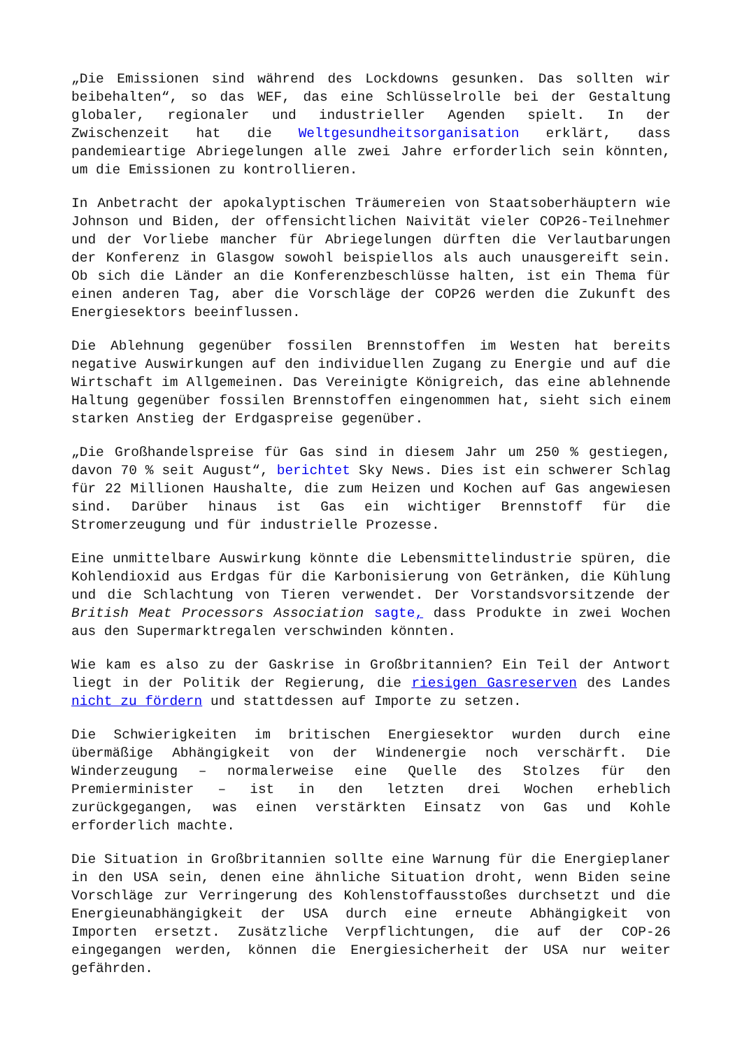„Die Emissionen sind während des Lockdowns gesunken. Das sollten wir beibehalten“, so das WEF, das eine Schlüsselrolle bei der Gestaltung globaler, regionaler und industrieller Agenden spielt. In der Zwischenzeit hat die Weltgesundheitsorganisation erklärt, dass pandemieartige Abriegelungen alle zwei Jahre erforderlich sein könnten, um die Emissionen zu kontrollieren.
In Anbetracht der apokalyptischen Träumereien von Staatsoberhäuptern wie Johnson und Biden, der offensichtlichen Naivität vieler COP26-Teilnehmer und der Vorliebe mancher für Abriegelungen dürften die Verlautbarungen der Konferenz in Glasgow sowohl beispiellos als auch unausgereift sein. Ob sich die Länder an die Konferenzbeschlüsse halten, ist ein Thema für einen anderen Tag, aber die Vorschläge der COP26 werden die Zukunft des Energiesektors beeinflussen.
Die Ablehnung gegenüber fossilen Brennstoffen im Westen hat bereits negative Auswirkungen auf den individuellen Zugang zu Energie und auf die Wirtschaft im Allgemeinen. Das Vereinigte Königreich, das eine ablehnende Haltung gegenüber fossilen Brennstoffen eingenommen hat, sieht sich einem starken Anstieg der Erdgaspreise gegenüber.
„Die Großhandelspreise für Gas sind in diesem Jahr um 250 % gestiegen, davon 70 % seit August“, berichtet Sky News. Dies ist ein schwerer Schlag für 22 Millionen Haushalte, die zum Heizen und Kochen auf Gas angewiesen sind. Darüber hinaus ist Gas ein wichtiger Brennstoff für die Stromerzeugung und für industrielle Prozesse.
Eine unmittelbare Auswirkung könnte die Lebensmittelindustrie spüren, die Kohlendioxid aus Erdgas für die Karbonisierung von Getränken, die Kühlung und die Schlachtung von Tieren verwendet. Der Vorstandsvorsitzende der British Meat Processors Association sagte, dass Produkte in zwei Wochen aus den Supermarktregalen verschwinden könnten.
Wie kam es also zu der Gaskrise in Großbritannien? Ein Teil der Antwort liegt in der Politik der Regierung, die riesigen Gasreserven des Landes nicht zu fördern und stattdessen auf Importe zu setzen.
Die Schwierigkeiten im britischen Energiesektor wurden durch eine übermäßige Abhängigkeit von der Windenergie noch verschärft. Die Winderzeugung – normalerweise eine Quelle des Stolzes für den Premierminister – ist in den letzten drei Wochen erheblich zurückgegangen, was einen verstärkten Einsatz von Gas und Kohle erforderlich machte.
Die Situation in Großbritannien sollte eine Warnung für die Energieplaner in den USA sein, denen eine ähnliche Situation droht, wenn Biden seine Vorschläge zur Verringerung des Kohlenstoffausstoßes durchsetzt und die Energieunabhängigkeit der USA durch eine erneute Abhängigkeit von Importen ersetzt. Zusätzliche Verpflichtungen, die auf der COP-26 eingegangen werden, können die Energiesicherheit der USA nur weiter gefährden.